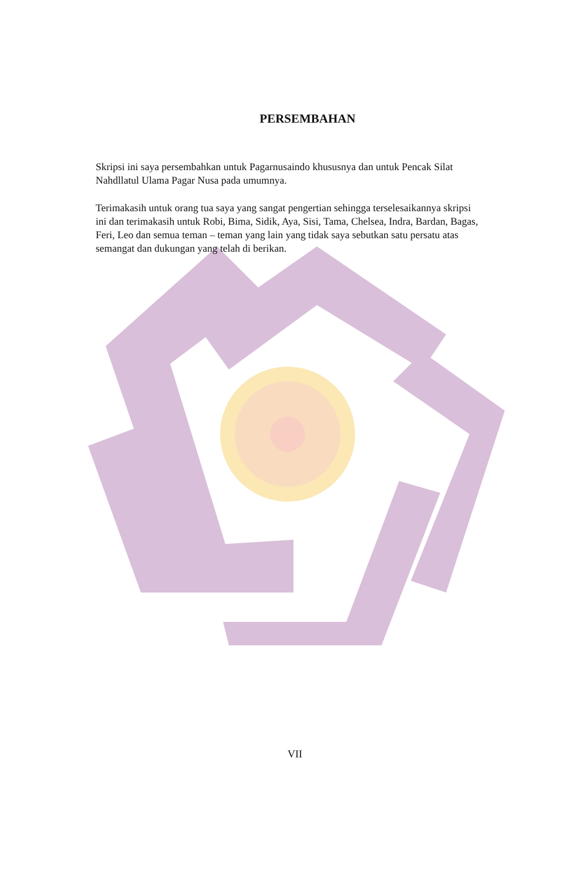PERSEMBAHAN
Skripsi ini saya persembahkan untuk Pagarnusaindo khususnya dan untuk Pencak Silat Nahdllatul Ulama Pagar Nusa pada umumnya.
Terimakasih untuk orang tua saya yang sangat pengertian sehingga terselesaikannya skripsi ini dan terimakasih untuk Robi, Bima, Sidik, Aya, Sisi, Tama, Chelsea, Indra, Bardan, Bagas, Feri, Leo dan semua teman – teman yang lain yang tidak saya sebutkan satu persatu atas semangat dan dukungan yang telah di berikan.
VII